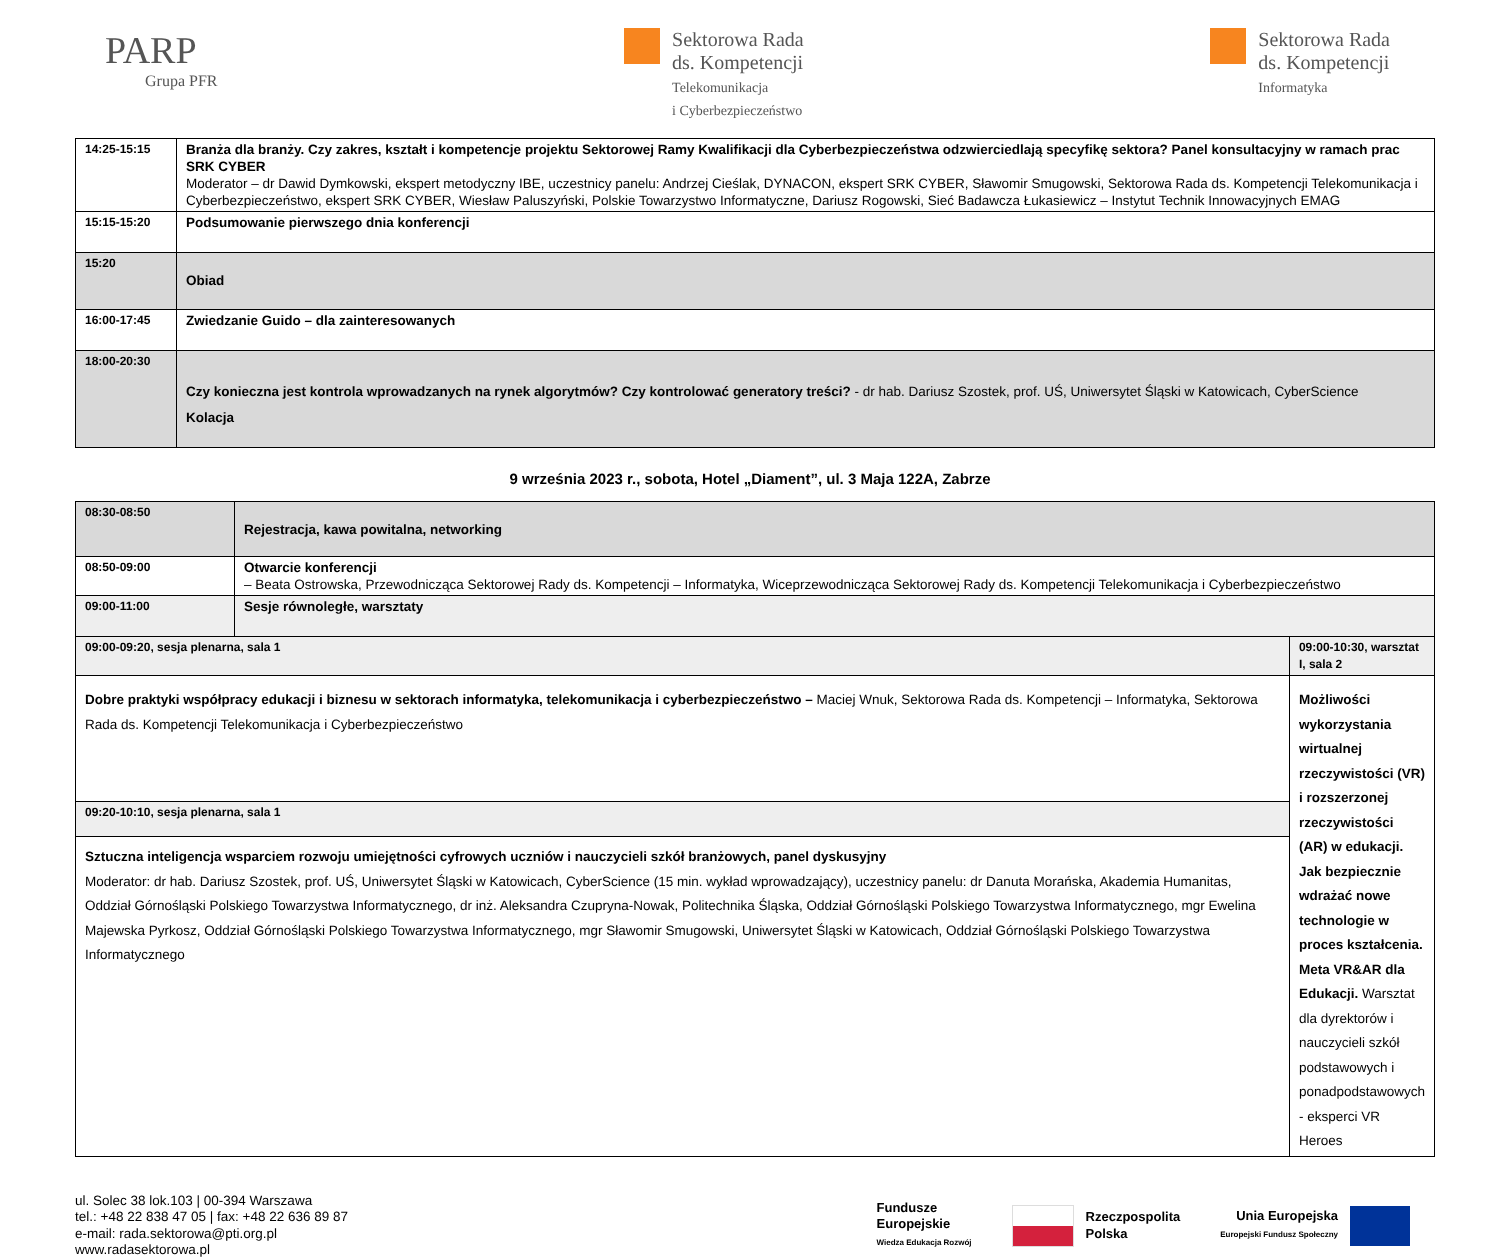PARP
Grupa PFR
Sektorowa Rada
ds. Kompetencji
Telekomunikacja
i Cyberbezpieczeństwo
Sektorowa Rada
ds. Kompetencji
Informatyka
| 14:25-15:15 | Branża dla branży. Czy zakres, kształt i kompetencje projektu Sektorowej Ramy Kwalifikacji dla Cyberbezpieczeństwa odzwierciedlają specyfikę sektora? Panel konsultacyjny w ramach prac SRK CYBER Moderator – dr Dawid Dymkowski, ekspert metodyczny IBE, uczestnicy panelu: Andrzej Cieślak, DYNACON, ekspert SRK CYBER, Sławomir Smugowski, Sektorowa Rada ds. Kompetencji Telekomunikacja i Cyberbezpieczeństwo, ekspert SRK CYBER, Wiesław Paluszyński, Polskie Towarzystwo Informatyczne, Dariusz Rogowski, Sieć Badawcza Łukasiewicz – Instytut Technik Innowacyjnych EMAG |
| 15:15-15:20 | Podsumowanie pierwszego dnia konferencji |
| 15:20 | Obiad |
| 16:00-17:45 | Zwiedzanie Guido – dla zainteresowanych |
| 18:00-20:30 | Czy konieczna jest kontrola wprowadzanych na rynek algorytmów? Czy kontrolować generatory treści? - dr hab. Dariusz Szostek, prof. UŚ, Uniwersytet Śląski w Katowicach, CyberScience Kolacja |
9 września 2023 r., sobota, Hotel „Diament”, ul. 3 Maja 122A, Zabrze
| 08:30-08:50 | Rejestracja, kawa powitalna, networking | |
| 08:50-09:00 | Otwarcie konferencji – Beata Ostrowska, Przewodnicząca Sektorowej Rady ds. Kompetencji – Informatyka, Wiceprzewodnicząca Sektorowej Rady ds. Kompetencji Telekomunikacja i Cyberbezpieczeństwo | |
| 09:00-11:00 | Sesje równoległe, warsztaty | |
| 09:00-09:20, sesja plenarna, sala 1 | | 09:00-10:30, warsztat I, sala 2 |
| Dobre praktyki współpracy edukacji i biznesu w sektorach informatyka, telekomunikacja i cyberbezpieczeństwo – Maciej Wnuk, Sektorowa Rada ds. Kompetencji – Informatyka, Sektorowa Rada ds. Kompetencji Telekomunikacja i Cyberbezpieczeństwo | | Możliwości wykorzystania wirtualnej rzeczywistości (VR) i rozszerzonej rzeczywistości (AR) w edukacji. Jak bezpiecznie wdrażać nowe technologie w proces kształcenia. Meta VR&AR dla Edukacji. Warsztat dla dyrektorów i nauczycieli szkół podstawowych i ponadpodstawowych - eksperci VR Heroes |
| 09:20-10:10, sesja plenarna, sala 1 | | |
| Sztuczna inteligencja wsparciem rozwoju umiejętności cyfrowych uczniów i nauczycieli szkół branżowych, panel dyskusyjny Moderator: dr hab. Dariusz Szostek, prof. UŚ, Uniwersytet Śląski w Katowicach, CyberScience (15 min. wykład wprowadzający), uczestnicy panelu: dr Danuta Morańska, Akademia Humanitas, Oddział Górnośląski Polskiego Towarzystwa Informatycznego, dr inż. Aleksandra Czupryna-Nowak, Politechnika Śląska, Oddział Górnośląski Polskiego Towarzystwa Informatycznego, mgr Ewelina Majewska Pyrkosz, Oddział Górnośląski Polskiego Towarzystwa Informatycznego, mgr Sławomir Smugowski, Uniwersytet Śląski w Katowicach, Oddział Górnośląski Polskiego Towarzystwa Informatycznego | | |
ul. Solec 38 lok.103 | 00-394 Warszawa
tel.: +48 22 838 47 05 | fax: +48 22 636 89 87
e-mail: rada.sektorowa@pti.org.pl
www.radasektorowa.pl
Fundusze
Europejskie
Wiedza Edukacja Rozwój
Rzeczpospolita
Polska
Unia Europejska
Europejski Fundusz Społeczny